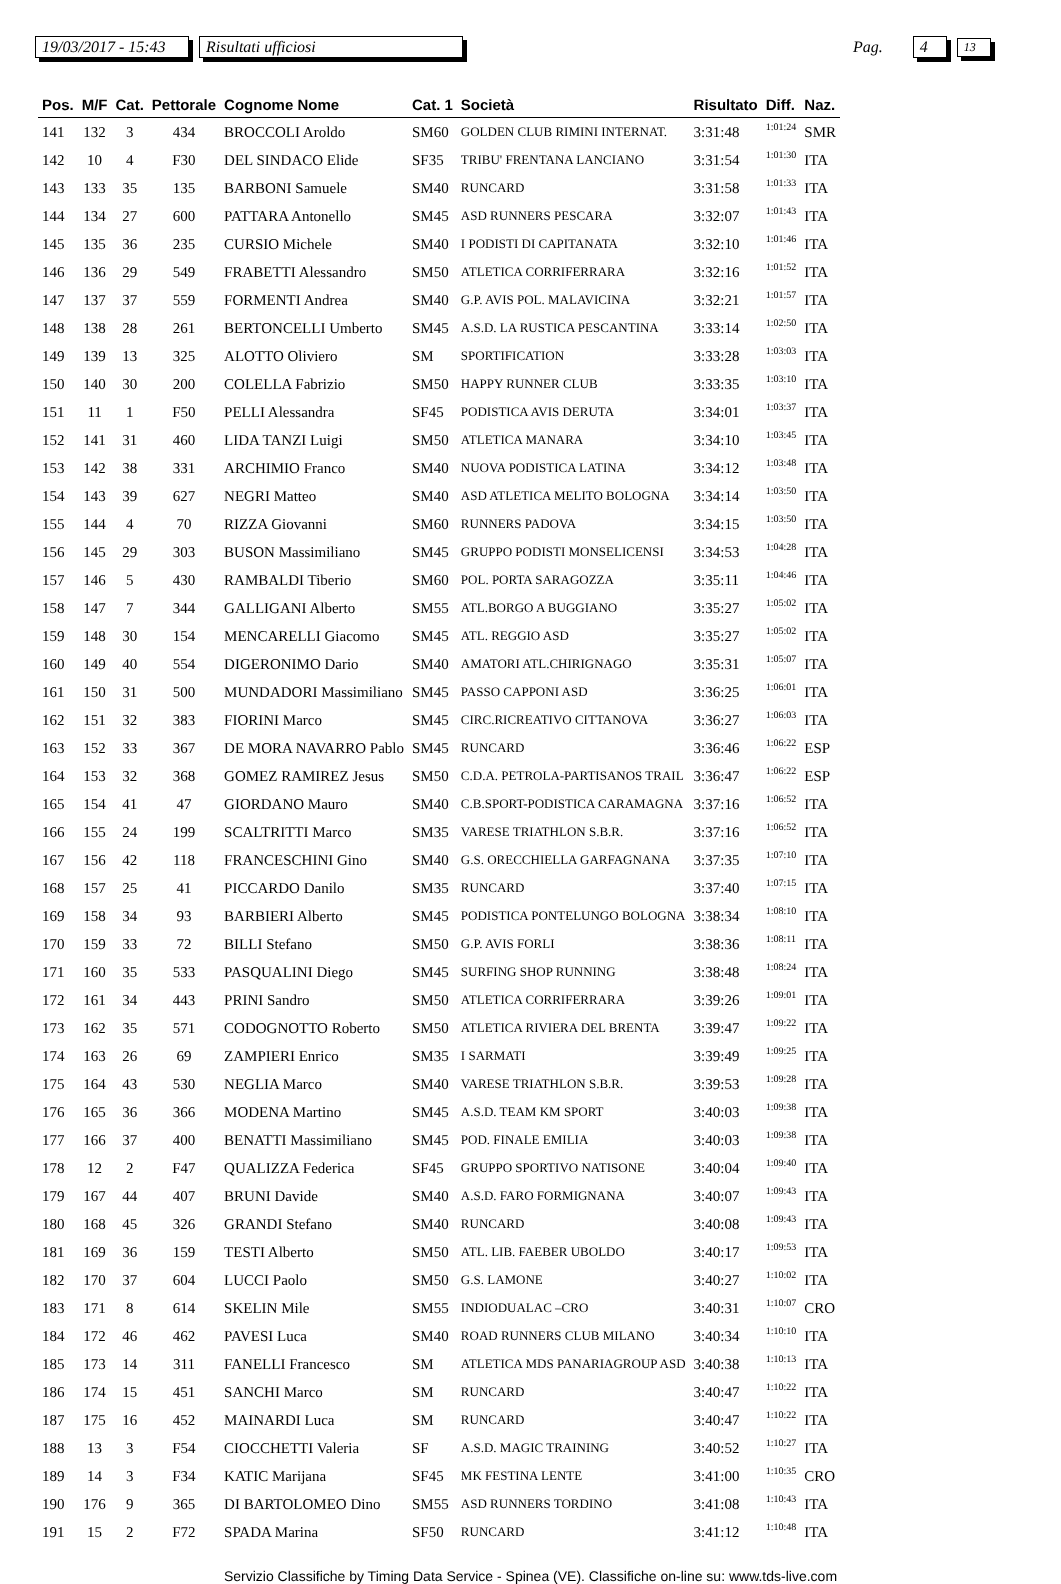19/03/2017 - 15:43 Risultati ufficiosi Pag. 4 13
| Pos. | M/F | Cat. | Pettorale | Cognome Nome | Cat. 1 | Società | Risultato | Diff. | Naz. |
| --- | --- | --- | --- | --- | --- | --- | --- | --- | --- |
| 141 | 132 | 3 | 434 | BROCCOLI Aroldo | SM60 | GOLDEN CLUB RIMINI INTERNAT. | 3:31:48 | 1:01:24 | SMR |
| 142 | 10 | 4 | F30 | DEL SINDACO Elide | SF35 | TRIBU' FRENTANA LANCIANO | 3:31:54 | 1:01:30 | ITA |
| 143 | 133 | 35 | 135 | BARBONI Samuele | SM40 | RUNCARD | 3:31:58 | 1:01:33 | ITA |
| 144 | 134 | 27 | 600 | PATTARA Antonello | SM45 | ASD RUNNERS PESCARA | 3:32:07 | 1:01:43 | ITA |
| 145 | 135 | 36 | 235 | CURSIO Michele | SM40 | I PODISTI DI CAPITANATA | 3:32:10 | 1:01:46 | ITA |
| 146 | 136 | 29 | 549 | FRABETTI Alessandro | SM50 | ATLETICA CORRIFERRARA | 3:32:16 | 1:01:52 | ITA |
| 147 | 137 | 37 | 559 | FORMENTI Andrea | SM40 | G.P. AVIS POL. MALAVICINA | 3:32:21 | 1:01:57 | ITA |
| 148 | 138 | 28 | 261 | BERTONCELLI Umberto | SM45 | A.S.D. LA RUSTICA PESCANTINA | 3:33:14 | 1:02:50 | ITA |
| 149 | 139 | 13 | 325 | ALOTTO Oliviero | SM | SPORTIFICATION | 3:33:28 | 1:03:03 | ITA |
| 150 | 140 | 30 | 200 | COLELLA Fabrizio | SM50 | HAPPY RUNNER CLUB | 3:33:35 | 1:03:10 | ITA |
| 151 | 11 | 1 | F50 | PELLI Alessandra | SF45 | PODISTICA AVIS DERUTA | 3:34:01 | 1:03:37 | ITA |
| 152 | 141 | 31 | 460 | LIDA TANZI Luigi | SM50 | ATLETICA MANARA | 3:34:10 | 1:03:45 | ITA |
| 153 | 142 | 38 | 331 | ARCHIMIO Franco | SM40 | NUOVA PODISTICA LATINA | 3:34:12 | 1:03:48 | ITA |
| 154 | 143 | 39 | 627 | NEGRI Matteo | SM40 | ASD ATLETICA MELITO BOLOGNA | 3:34:14 | 1:03:50 | ITA |
| 155 | 144 | 4 | 70 | RIZZA Giovanni | SM60 | RUNNERS PADOVA | 3:34:15 | 1:03:50 | ITA |
| 156 | 145 | 29 | 303 | BUSON Massimiliano | SM45 | GRUPPO PODISTI MONSELICENSI | 3:34:53 | 1:04:28 | ITA |
| 157 | 146 | 5 | 430 | RAMBALDI Tiberio | SM60 | POL. PORTA SARAGOZZA | 3:35:11 | 1:04:46 | ITA |
| 158 | 147 | 7 | 344 | GALLIGANI Alberto | SM55 | ATL.BORGO A BUGGIANO | 3:35:27 | 1:05:02 | ITA |
| 159 | 148 | 30 | 154 | MENCARELLI Giacomo | SM45 | ATL. REGGIO ASD | 3:35:27 | 1:05:02 | ITA |
| 160 | 149 | 40 | 554 | DIGERONIMO Dario | SM40 | AMATORI ATL.CHIRIGNAGO | 3:35:31 | 1:05:07 | ITA |
| 161 | 150 | 31 | 500 | MUNDADORI Massimiliano | SM45 | PASSO CAPPONI ASD | 3:36:25 | 1:06:01 | ITA |
| 162 | 151 | 32 | 383 | FIORINI Marco | SM45 | CIRC.RICREATIVO CITTANOVA | 3:36:27 | 1:06:03 | ITA |
| 163 | 152 | 33 | 367 | DE MORA NAVARRO Pablo | SM45 | RUNCARD | 3:36:46 | 1:06:22 | ESP |
| 164 | 153 | 32 | 368 | GOMEZ RAMIREZ Jesus | SM50 | C.D.A. PETROLA-PARTISANOS TRAIL | 3:36:47 | 1:06:22 | ESP |
| 165 | 154 | 41 | 47 | GIORDANO Mauro | SM40 | C.B.SPORT-PODISTICA CARAMAGNA | 3:37:16 | 1:06:52 | ITA |
| 166 | 155 | 24 | 199 | SCALTRITTI Marco | SM35 | VARESE TRIATHLON S.B.R. | 3:37:16 | 1:06:52 | ITA |
| 167 | 156 | 42 | 118 | FRANCESCHINI Gino | SM40 | G.S. ORECCHIELLA GARFAGNANA | 3:37:35 | 1:07:10 | ITA |
| 168 | 157 | 25 | 41 | PICCARDO Danilo | SM35 | RUNCARD | 3:37:40 | 1:07:15 | ITA |
| 169 | 158 | 34 | 93 | BARBIERI Alberto | SM45 | PODISTICA PONTELUNGO BOLOGNA | 3:38:34 | 1:08:10 | ITA |
| 170 | 159 | 33 | 72 | BILLI Stefano | SM50 | G.P. AVIS FORLI | 3:38:36 | 1:08:11 | ITA |
| 171 | 160 | 35 | 533 | PASQUALINI Diego | SM45 | SURFING SHOP RUNNING | 3:38:48 | 1:08:24 | ITA |
| 172 | 161 | 34 | 443 | PRINI Sandro | SM50 | ATLETICA CORRIFERRARA | 3:39:26 | 1:09:01 | ITA |
| 173 | 162 | 35 | 571 | CODOGNOTTO Roberto | SM50 | ATLETICA RIVIERA DEL BRENTA | 3:39:47 | 1:09:22 | ITA |
| 174 | 163 | 26 | 69 | ZAMPIERI Enrico | SM35 | I SARMATI | 3:39:49 | 1:09:25 | ITA |
| 175 | 164 | 43 | 530 | NEGLIA Marco | SM40 | VARESE TRIATHLON S.B.R. | 3:39:53 | 1:09:28 | ITA |
| 176 | 165 | 36 | 366 | MODENA Martino | SM45 | A.S.D. TEAM KM SPORT | 3:40:03 | 1:09:38 | ITA |
| 177 | 166 | 37 | 400 | BENATTI Massimiliano | SM45 | POD. FINALE EMILIA | 3:40:03 | 1:09:38 | ITA |
| 178 | 12 | 2 | F47 | QUALIZZA Federica | SF45 | GRUPPO SPORTIVO NATISONE | 3:40:04 | 1:09:40 | ITA |
| 179 | 167 | 44 | 407 | BRUNI Davide | SM40 | A.S.D. FARO FORMIGNANA | 3:40:07 | 1:09:43 | ITA |
| 180 | 168 | 45 | 326 | GRANDI Stefano | SM40 | RUNCARD | 3:40:08 | 1:09:43 | ITA |
| 181 | 169 | 36 | 159 | TESTI Alberto | SM50 | ATL. LIB. FAEBER UBOLDO | 3:40:17 | 1:09:53 | ITA |
| 182 | 170 | 37 | 604 | LUCCI Paolo | SM50 | G.S. LAMONE | 3:40:27 | 1:10:02 | ITA |
| 183 | 171 | 8 | 614 | SKELIN Mile | SM55 | INDIODUALAC –CRO | 3:40:31 | 1:10:07 | CRO |
| 184 | 172 | 46 | 462 | PAVESI Luca | SM40 | ROAD RUNNERS CLUB MILANO | 3:40:34 | 1:10:10 | ITA |
| 185 | 173 | 14 | 311 | FANELLI Francesco | SM | ATLETICA MDS PANARIAGROUP ASD | 3:40:38 | 1:10:13 | ITA |
| 186 | 174 | 15 | 451 | SANCHI Marco | SM | RUNCARD | 3:40:47 | 1:10:22 | ITA |
| 187 | 175 | 16 | 452 | MAINARDI Luca | SM | RUNCARD | 3:40:47 | 1:10:22 | ITA |
| 188 | 13 | 3 | F54 | CIOCCHETTI Valeria | SF | A.S.D. MAGIC TRAINING | 3:40:52 | 1:10:27 | ITA |
| 189 | 14 | 3 | F34 | KATIC Marijana | SF45 | MK FESTINA LENTE | 3:41:00 | 1:10:35 | CRO |
| 190 | 176 | 9 | 365 | DI BARTOLOMEO Dino | SM55 | ASD RUNNERS TORDINO | 3:41:08 | 1:10:43 | ITA |
| 191 | 15 | 2 | F72 | SPADA Marina | SF50 | RUNCARD | 3:41:12 | 1:10:48 | ITA |
Servizio Classifiche by Timing Data Service - Spinea (VE). Classifiche on-line su: www.tds-live.com